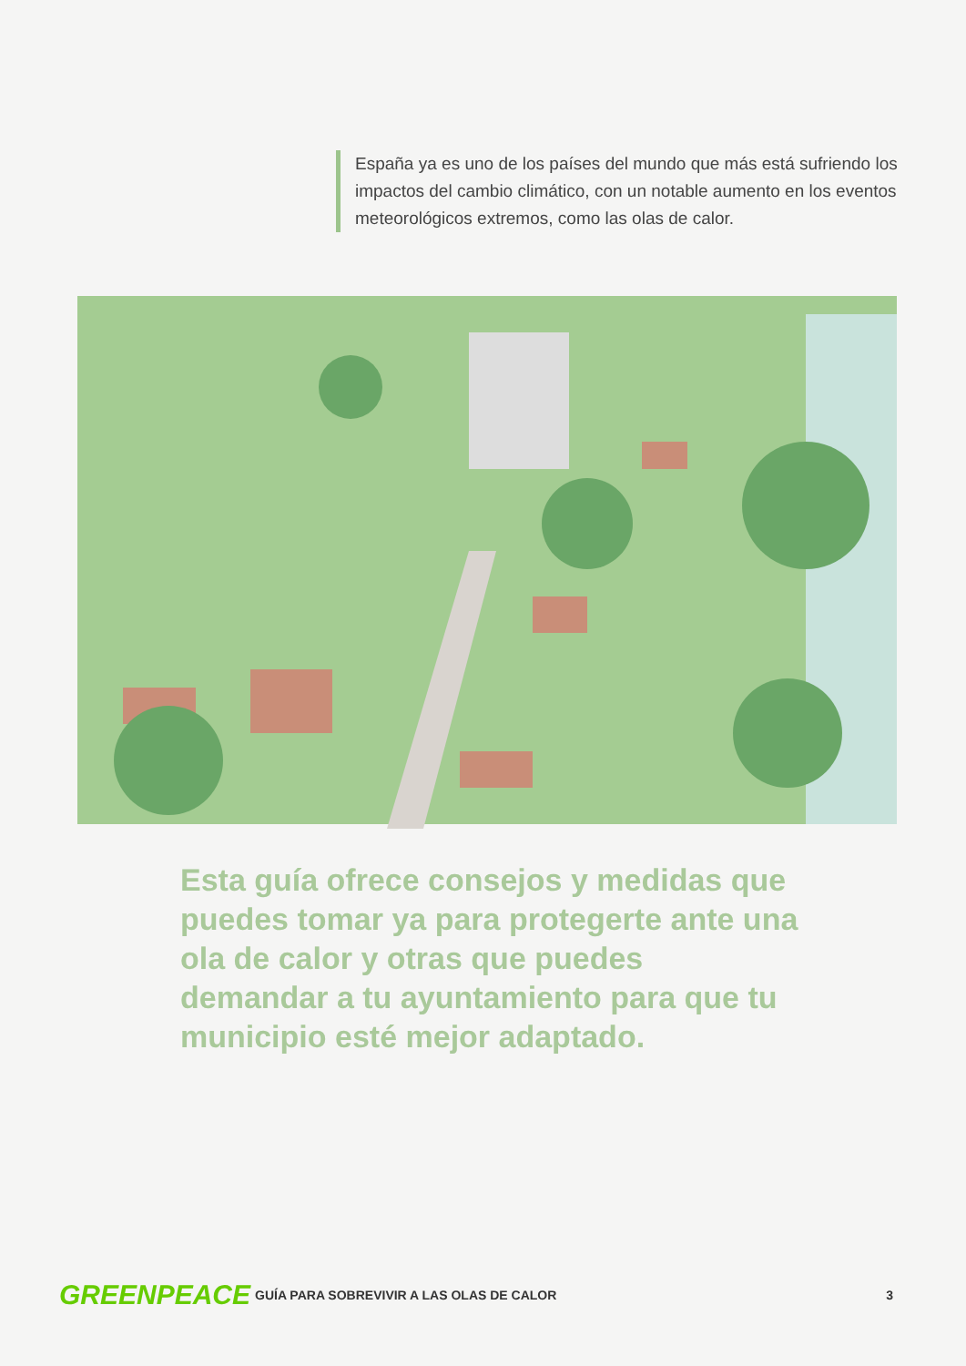España ya es uno de los países del mundo que más está sufriendo los impactos del cambio climático, con un notable aumento en los eventos meteorológicos extremos, como las olas de calor.
Esta guía ofrece consejos y medidas que puedes tomar ya para protegerte ante una ola de calor y otras que puedes demandar a tu ayuntamiento para que tu municipio esté mejor adaptado.
GREENPEACE
GUÍA PARA SOBREVIVIR A LAS OLAS DE CALOR
3